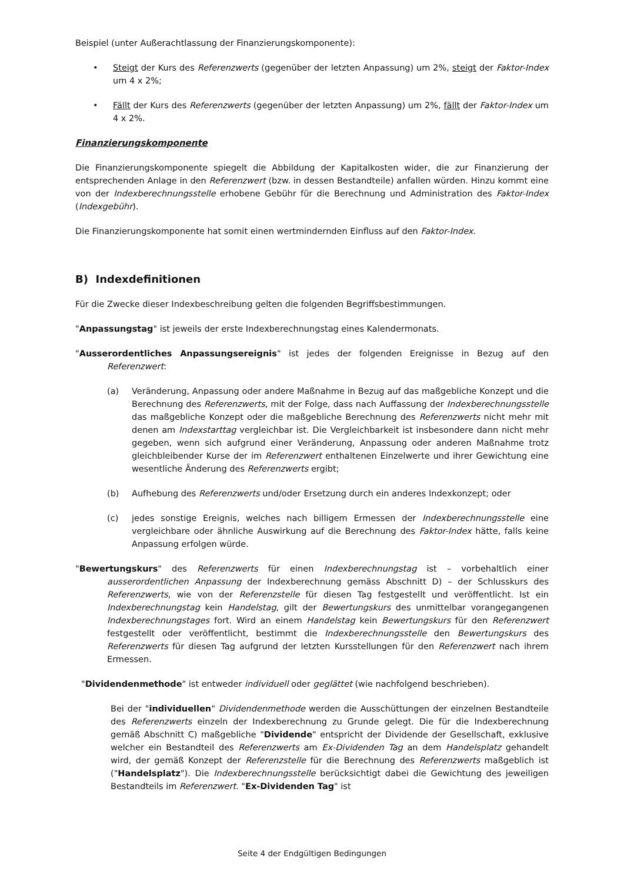Beispiel (unter Außerachtlassung der Finanzierungskomponente):
• Steigt der Kurs des Referenzwerts (gegenüber der letzten Anpassung) um 2%, steigt der Faktor-Index um 4 x 2%;
• Fällt der Kurs des Referenzwerts (gegenüber der letzten Anpassung) um 2%, fällt der Faktor-Index um 4 x 2%.
Finanzierungskomponente
Die Finanzierungskomponente spiegelt die Abbildung der Kapitalkosten wider, die zur Finanzierung der entsprechenden Anlage in den Referenzwert (bzw. in dessen Bestandteile) anfallen würden. Hinzu kommt eine von der Indexberechnungsstelle erhobene Gebühr für die Berechnung und Administration des Faktor-Index (Indexgebühr).
Die Finanzierungskomponente hat somit einen wertmindernden Einfluss auf den Faktor-Index.
B) Indexdefinitionen
Für die Zwecke dieser Indexbeschreibung gelten die folgenden Begriffsbestimmungen.
"Anpassungstag" ist jeweils der erste Indexberechnungstag eines Kalendermonats.
"Ausserordentliches Anpassungsereignis" ist jedes der folgenden Ereignisse in Bezug auf den Referenzwert:
(a) Veränderung, Anpassung oder andere Maßnahme in Bezug auf das maßgebliche Konzept und die Berechnung des Referenzwerts, mit der Folge, dass nach Auffassung der Indexberechnungsstelle das maßgebliche Konzept oder die maßgebliche Berechnung des Referenzwerts nicht mehr mit denen am Indexstarttag vergleichbar ist. Die Vergleichbarkeit ist insbesondere dann nicht mehr gegeben, wenn sich aufgrund einer Veränderung, Anpassung oder anderen Maßnahme trotz gleichbleibender Kurse der im Referenzwert enthaltenen Einzelwerte und ihrer Gewichtung eine wesentliche Änderung des Referenzwerts ergibt;
(b) Aufhebung des Referenzwerts und/oder Ersetzung durch ein anderes Indexkonzept; oder
(c) jedes sonstige Ereignis, welches nach billigem Ermessen der Indexberechnungsstelle eine vergleichbare oder ähnliche Auswirkung auf die Berechnung des Faktor-Index hätte, falls keine Anpassung erfolgen würde.
"Bewertungskurs" des Referenzwerts für einen Indexberechnungstag ist – vorbehaltlich einer ausserordentlichen Anpassung der Indexberechnung gemäss Abschnitt D) – der Schlusskurs des Referenzwerts, wie von der Referenzstelle für diesen Tag festgestellt und veröffentlicht. Ist ein Indexberechnungstag kein Handelstag, gilt der Bewertungskurs des unmittelbar vorangegangenen Indexberechnungstages fort. Wird an einem Handelstag kein Bewertungskurs für den Referenzwert festgestellt oder veröffentlicht, bestimmt die Indexberechnungsstelle den Bewertungskurs des Referenzwerts für diesen Tag aufgrund der letzten Kursstellungen für den Referenzwert nach ihrem Ermessen.
"Dividendenmethode" ist entweder individuell oder geglättet (wie nachfolgend beschrieben).
Bei der "individuellen" Dividendenmethode werden die Ausschüttungen der einzelnen Bestandteile des Referenzwerts einzeln der Indexberechnung zu Grunde gelegt. Die für die Indexberechnung gemäß Abschnitt C) maßgebliche "Dividende" entspricht der Dividende der Gesellschaft, exklusive welcher ein Bestandteil des Referenzwerts am Ex-Dividenden Tag an dem Handelsplatz gehandelt wird, der gemäß Konzept der Referenzstelle für die Berechnung des Referenzwerts maßgeblich ist ("Handelsplatz"). Die Indexberechnungsstelle berücksichtigt dabei die Gewichtung des jeweiligen Bestandteils im Referenzwert. "Ex-Dividenden Tag" ist
Seite 4 der Endgültigen Bedingungen